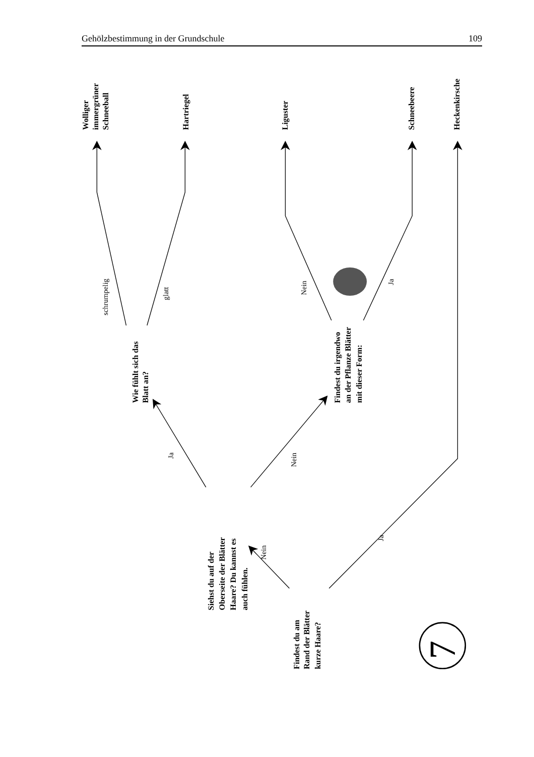Gehölzbestimmung in der Grundschule 109
Findest du am
Rand der Blätter
kurze Haare?
Nein
Siehst du auf der
Oberseite der Blätter
Haare? Du kannst es
auch fühlen.
Ja
Wie fühlt sich das
Blatt an?
schrumpelig
Wolliger
immergrüner
Schneeball
glatt
Hartriegel
Nein
Findest du irgendwo
an der Pflanze Blätter
mit dieser Form:
Nein
Liguster
Ja
Schneebeere
Ja
Heckenkirsche
7